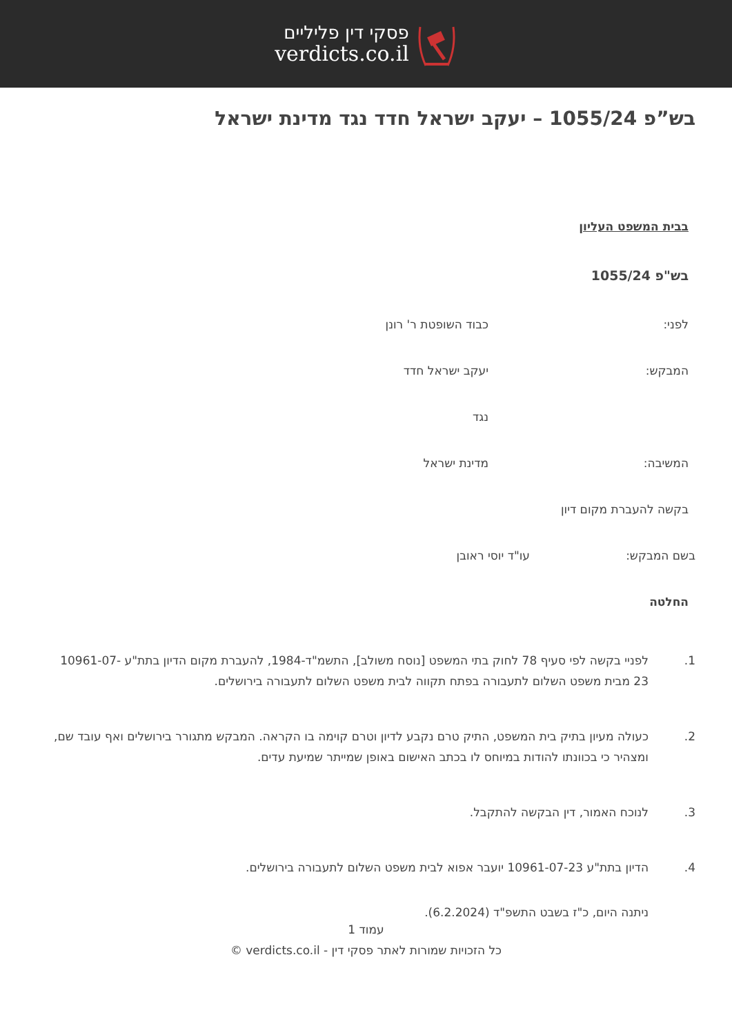פסקי דין פליליים
verdicts.co.il
בש”פ 1055/24 – יעקב ישראל חדד נגד מדינת ישראל
בבית המשפט העליון
בש"פ 1055/24
לפני: כבוד השופטת ר' רונן
המבקש: יעקב ישראל חדד
נגד
המשיבה: מדינת ישראל
בקשה להעברת מקום דיון
בשם המבקש: עו"ד יוסי ראובן
החלטה
1. לפניי בקשה לפי סעיף 78 לחוק בתי המשפט [נוסח משולב], התשמ"ד-1984, להעברת מקום הדיון בתת"ע 10961-07-23 מבית משפט השלום לתעבורה בפתח תקווה לבית משפט השלום לתעבורה בירושלים.
2. כעולה מעיון בתיק בית המשפט, התיק טרם נקבע לדיון וטרם קוימה בו הקראה. המבקש מתגורר בירושלים ואף עובד שם, ומצהיר כי בכוונתו להודות במיוחס לו בכתב האישום באופן שמייתר שמיעת עדים.
3. לנוכח האמור, דין הבקשה להתקבל.
4. הדיון בתת"ע 10961-07-23 יועבר אפוא לבית משפט השלום לתעבורה בירושלים.
ניתנה היום, כ"ז בשבט התשפ"ד (6.2.2024).
עמוד 1
כל הזכויות שמורות לאתר פסקי דין - verdicts.co.il ©